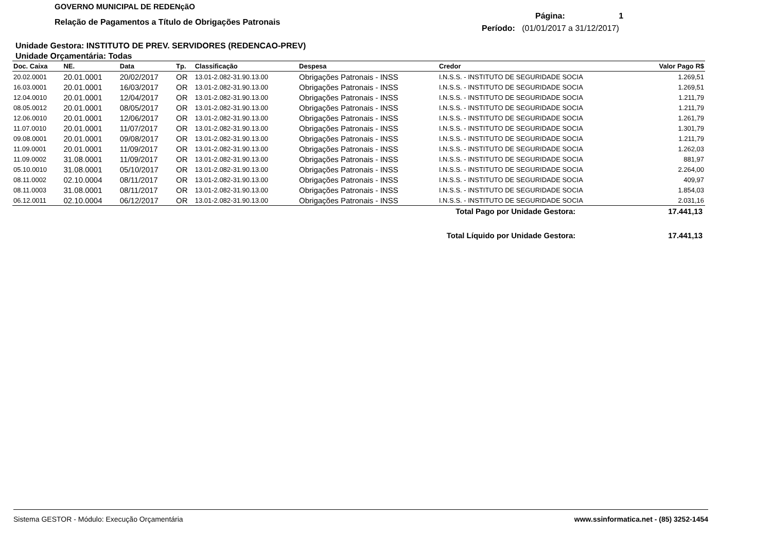GOVERNO MUNICIPAL DE REDENçãO
Relação de Pagamentos a Título de Obrigações Patronais
Página: 1
Período: (01/01/2017 a 31/12/2017)
Unidade Gestora: INSTITUTO DE PREV. SERVIDORES (REDENCAO-PREV)
Unidade Orçamentária: Todas
| Doc. Caixa | NE. | Data | Tp. | Classificação | Despesa | Credor | Valor Pago R$ |
| --- | --- | --- | --- | --- | --- | --- | --- |
| 20.02.0001 | 20.01.0001 | 20/02/2017 | OR | 13.01-2.082-31.90.13.00 | Obrigações Patronais - INSS | I.N.S.S. - INSTITUTO DE SEGURIDADE SOCIA | 1.269,51 |
| 16.03.0001 | 20.01.0001 | 16/03/2017 | OR | 13.01-2.082-31.90.13.00 | Obrigações Patronais - INSS | I.N.S.S. - INSTITUTO DE SEGURIDADE SOCIA | 1.269,51 |
| 12.04.0010 | 20.01.0001 | 12/04/2017 | OR | 13.01-2.082-31.90.13.00 | Obrigações Patronais - INSS | I.N.S.S. - INSTITUTO DE SEGURIDADE SOCIA | 1.211,79 |
| 08.05.0012 | 20.01.0001 | 08/05/2017 | OR | 13.01-2.082-31.90.13.00 | Obrigações Patronais - INSS | I.N.S.S. - INSTITUTO DE SEGURIDADE SOCIA | 1.211,79 |
| 12.06.0010 | 20.01.0001 | 12/06/2017 | OR | 13.01-2.082-31.90.13.00 | Obrigações Patronais - INSS | I.N.S.S. - INSTITUTO DE SEGURIDADE SOCIA | 1.261,79 |
| 11.07.0010 | 20.01.0001 | 11/07/2017 | OR | 13.01-2.082-31.90.13.00 | Obrigações Patronais - INSS | I.N.S.S. - INSTITUTO DE SEGURIDADE SOCIA | 1.301,79 |
| 09.08.0001 | 20.01.0001 | 09/08/2017 | OR | 13.01-2.082-31.90.13.00 | Obrigações Patronais - INSS | I.N.S.S. - INSTITUTO DE SEGURIDADE SOCIA | 1.211,79 |
| 11.09.0001 | 20.01.0001 | 11/09/2017 | OR | 13.01-2.082-31.90.13.00 | Obrigações Patronais - INSS | I.N.S.S. - INSTITUTO DE SEGURIDADE SOCIA | 1.262,03 |
| 11.09.0002 | 31.08.0001 | 11/09/2017 | OR | 13.01-2.082-31.90.13.00 | Obrigações Patronais - INSS | I.N.S.S. - INSTITUTO DE SEGURIDADE SOCIA | 881,97 |
| 05.10.0010 | 31.08.0001 | 05/10/2017 | OR | 13.01-2.082-31.90.13.00 | Obrigações Patronais - INSS | I.N.S.S. - INSTITUTO DE SEGURIDADE SOCIA | 2.264,00 |
| 08.11.0002 | 02.10.0004 | 08/11/2017 | OR | 13.01-2.082-31.90.13.00 | Obrigações Patronais - INSS | I.N.S.S. - INSTITUTO DE SEGURIDADE SOCIA | 409,97 |
| 08.11.0003 | 31.08.0001 | 08/11/2017 | OR | 13.01-2.082-31.90.13.00 | Obrigações Patronais - INSS | I.N.S.S. - INSTITUTO DE SEGURIDADE SOCIA | 1.854,03 |
| 06.12.0011 | 02.10.0004 | 06/12/2017 | OR | 13.01-2.082-31.90.13.00 | Obrigações Patronais - INSS | I.N.S.S. - INSTITUTO DE SEGURIDADE SOCIA | 2.031,16 |
Total Pago por Unidade Gestora: 17.441,13
Total Líquido por Unidade Gestora: 17.441,13
Sistema GESTOR - Módulo: Execução Orçamentária www.ssinformatica.net - (85) 3252-1454